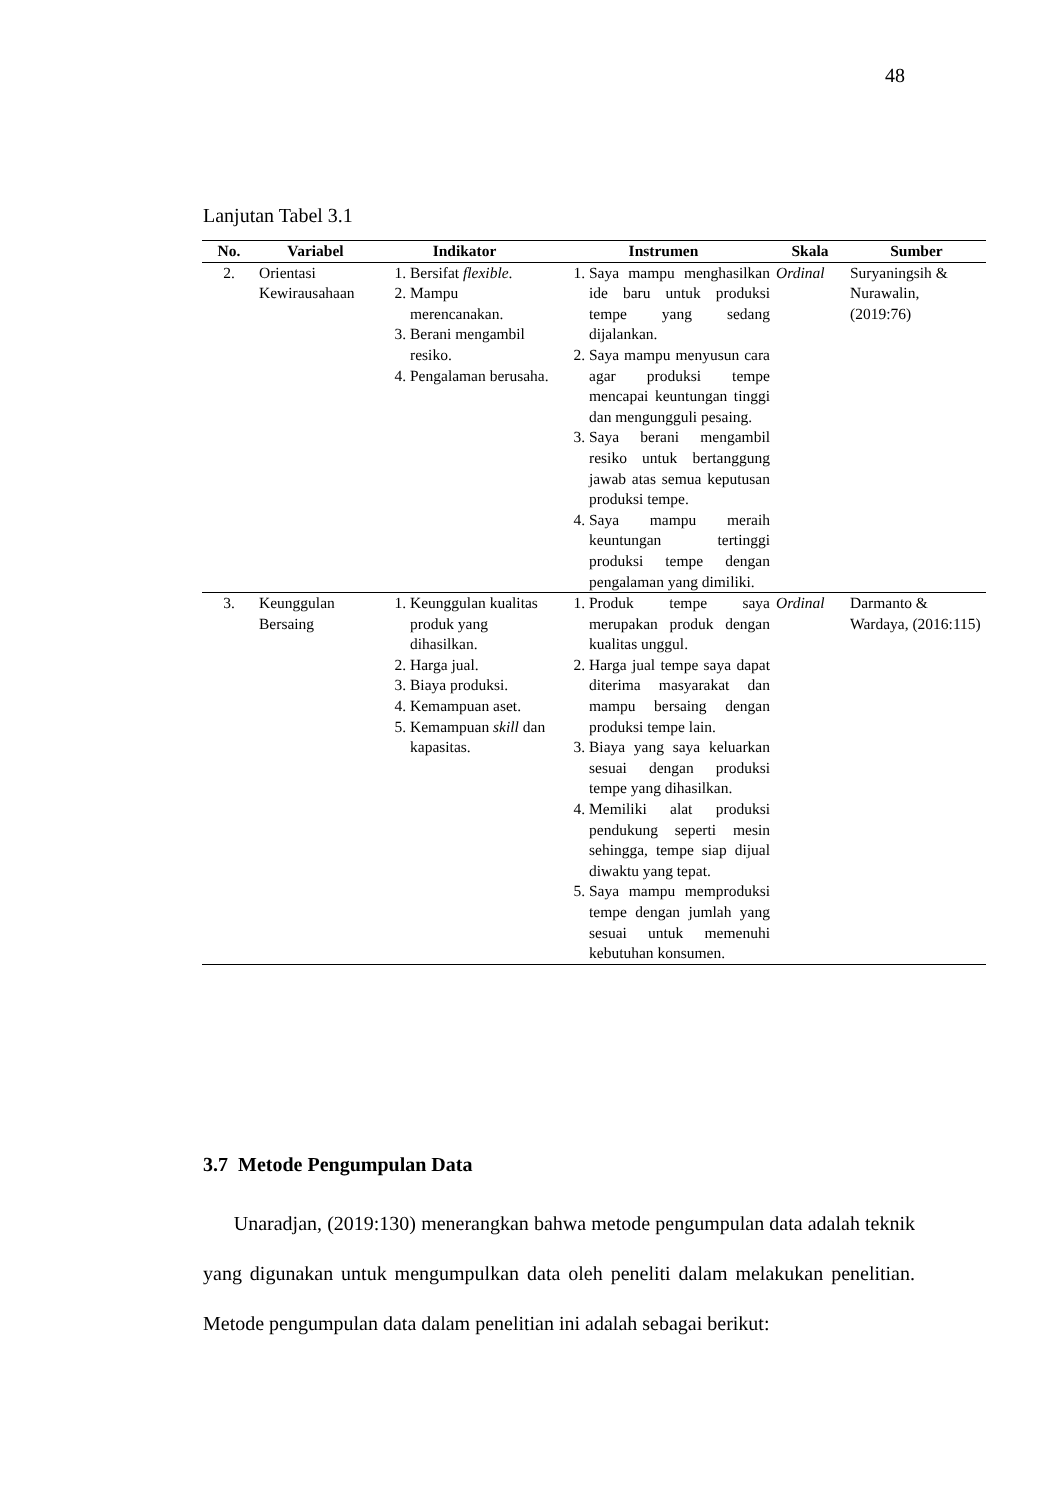48
Lanjutan Tabel 3.1
| No. | Variabel | Indikator | Instrumen | Skala | Sumber |
| --- | --- | --- | --- | --- | --- |
| 2. | Orientasi Kewirausahaan | 1. Bersifat flexible . 2. Mampu merencanakan. 3. Berani mengambil resiko. 4. Pengalaman berusaha. | 1. Saya mampu menghasilkan ide baru untuk produksi tempe yang sedang dijalankan. 2. Saya mampu menyusun cara agar produksi tempe mencapai keuntungan tinggi dan mengungguli pesaing. 3. Saya berani mengambil resiko untuk bertanggung jawab atas semua keputusan produksi tempe. 4. Saya mampu meraih keuntungan tertinggi produksi tempe dengan pengalaman yang dimiliki. | Ordinal | Suryaningsih & Nurawalin, (2019:76) |
| 3. | Keunggulan Bersaing | 1. Keunggulan kualitas produk yang dihasilkan. 2. Harga jual. 3. Biaya produksi. 4. Kemampuan aset. 5. Kemampuan skill dan kapasitas. | 1. Produk tempe saya merupakan produk dengan kualitas unggul. 2. Harga jual tempe saya dapat diterima masyarakat dan mampu bersaing dengan produksi tempe lain. 3. Biaya yang saya keluarkan sesuai dengan produksi tempe yang dihasilkan. 4. Memiliki alat produksi pendukung seperti mesin sehingga, tempe siap dijual diwaktu yang tepat. 5. Saya mampu memproduksi tempe dengan jumlah yang sesuai untuk memenuhi kebutuhan konsumen. | Ordinal | Darmanto & Wardaya, (2016:115) |
3.7 Metode Pengumpulan Data
Unaradjan, (2019:130) menerangkan bahwa metode pengumpulan data adalah teknik yang digunakan untuk mengumpulkan data oleh peneliti dalam melakukan penelitian. Metode pengumpulan data dalam penelitian ini adalah sebagai berikut: